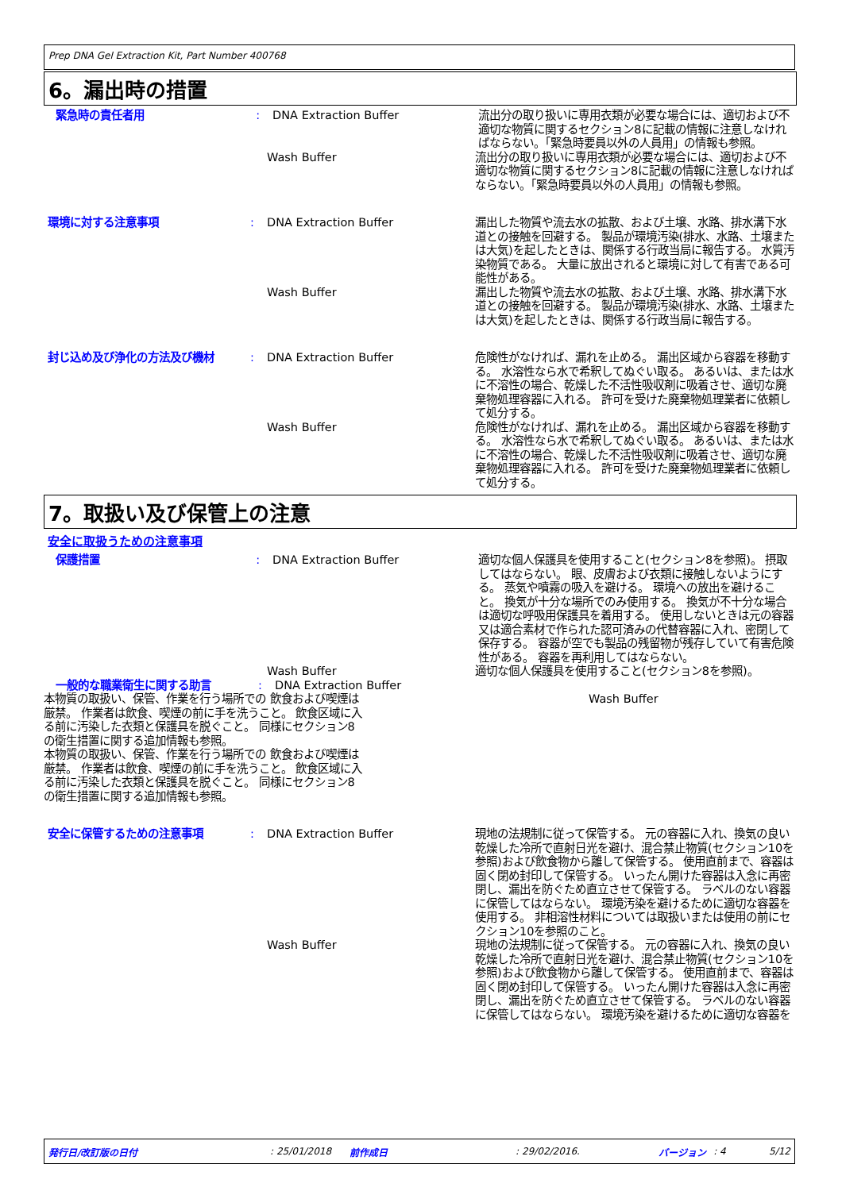Prep DNA Gel Extraction Kit, Part Number 400768
6。漏出時の措置
緊急時の責任者用 : DNA Extraction Buffer 流出分の取り扱いに専用衣類が必要な場合には、適切および不適切な物質に関するセクション8に記載の情報に注意しなければならない。「緊急時要員以外の人員用」の情報も参照。
Wash Buffer 流出分の取り扱いに専用衣類が必要な場合には、適切および不適切な物質に関するセクション8に記載の情報に注意しなければならない。「緊急時要員以外の人員用」の情報も参照。
環境に対する注意事項 : DNA Extraction Buffer 漏出した物質や流去水の拡散、および土壌、水路、排水溝下水道との接触を回避する。 製品が環境汚染(排水、水路、土壌または大気)を起したときは、関係する行政当局に報告する。 水質汚染物質である。 大量に放出されると環境に対して有害である可能性がある。
Wash Buffer 漏出した物質や流去水の拡散、および土壌、水路、排水溝下水道との接触を回避する。 製品が環境汚染(排水、水路、土壌または大気)を起したときは、関係する行政当局に報告する。
封じ込め及び浄化の方法及び機材 : DNA Extraction Buffer 危険性がなければ、漏れを止める。 漏出区域から容器を移動する。 水溶性なら水で希釈してぬぐい取る。 あるいは、または水に不溶性の場合、乾燥した不活性吸収剤に吸着させ、適切な廃棄物処理容器に入れる。 許可を受けた廃棄物処理業者に依頼して処分する。
Wash Buffer 危険性がなければ、漏れを止める。 漏出区域から容器を移動する。 水溶性なら水で希釈してぬぐい取る。 あるいは、または水に不溶性の場合、乾燥した不活性吸収剤に吸着させ、適切な廃棄物処理容器に入れる。 許可を受けた廃棄物処理業者に依頼して処分する。
7。取扱い及び保管上の注意
安全に取扱うための注意事項
保護措置 : DNA Extraction Buffer 適切な個人保護具を使用すること(セクション8を参照)。 摂取してはならない。 眼、皮膚および衣類に接触しないようにする。 蒸気や噴霧の吸入を避ける。 環境への放出を避けること。 換気が十分な場所でのみ使用する。 換気が不十分な場合は適切な呼吸用保護具を着用する。 使用しないときは元の容器又は適合素材で作られた認可済みの代替容器に入れ、密閉して保存する。 容器が空でも製品の残留物が残存していて有害危険性がある。 容器を再利用してはならない。
Wash Buffer 適切な個人保護具を使用すること(セクション8を参照)。
一般的な職業衛生に関する助言
:
DNA Extraction Buffer
本物質の取扱い、保管、作業を行う場所での 飲食および喫煙は厳禁。 作業者は飲食、喫煙の前に手を洗うこと。 飲食区域に入る前に汚染した衣類と保護具を脱ぐこと。 同様にセクション8の衛生措置に関する追加情報も参照。
Wash Buffer
本物質の取扱い、保管、作業を行う場所での 飲食および喫煙は厳禁。 作業者は飲食、喫煙の前に手を洗うこと。 飲食区域に入る前に汚染した衣類と保護具を脱ぐこと。 同様にセクション8の衛生措置に関する追加情報も参照。
安全に保管するための注意事項 : DNA Extraction Buffer 現地の法規制に従って保管する。 元の容器に入れ、換気の良い乾燥した冷所で直射日光を避け、混合禁止物質(セクション10を参照)および飲食物から離して保管する。 使用直前まで、容器は固く閉め封印して保管する。 いったん開けた容器は入念に再密閉し、漏出を防ぐため直立させて保管する。 ラベルのない容器に保管してはならない。 環境汚染を避けるために適切な容器を使用する。 非相溶性材料については取扱いまたは使用の前にセクション10を参照のこと。
Wash Buffer 現地の法規制に従って保管する。 元の容器に入れ、換気の良い乾燥した冷所で直射日光を避け、混合禁止物質(セクション10を参照)および飲食物から離して保管する。 使用直前まで、容器は固く閉め封印して保管する。 いったん開けた容器は入念に再密閉し、漏出を防ぐため直立させて保管する。 ラベルのない容器に保管してはならない。 環境汚染を避けるために適切な容器を
発行日/改訂版の日付: 25/01/2018 前作成日: 29/02/2016. バージョン: 4 5/12